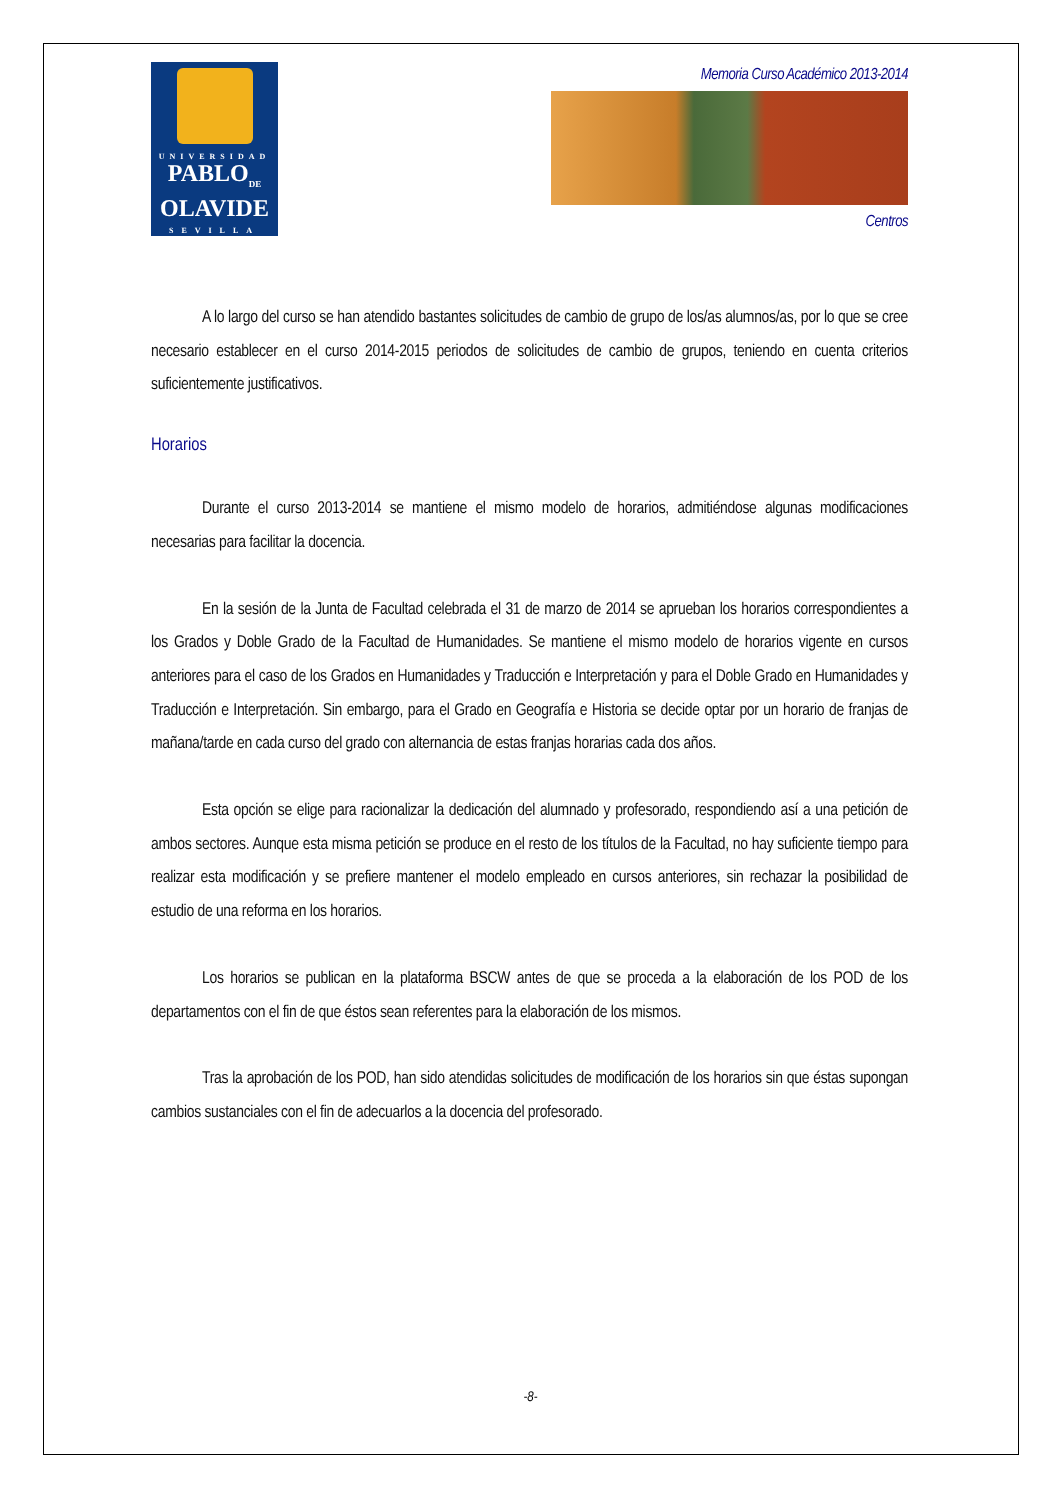UNIVERSIDAD
PABLO<sub>DE</sub>
OLAVIDE
SEVILLA
Memoria Curso Académico 2013-2014
Centros
A lo largo del curso se han atendido bastantes solicitudes de cambio de grupo de los/as alumnos/as, por lo que se cree necesario establecer en el curso 2014-2015 periodos de solicitudes de cambio de grupos, teniendo en cuenta criterios suficientemente justificativos.
Horarios
Durante el curso 2013-2014 se mantiene el mismo modelo de horarios, admitiéndose algunas modificaciones necesarias para facilitar la docencia.
En la sesión de la Junta de Facultad celebrada el 31 de marzo de 2014 se aprueban los horarios correspondientes a los Grados y Doble Grado de la Facultad de Humanidades. Se mantiene el mismo modelo de horarios vigente en cursos anteriores para el caso de los Grados en Humanidades y Traducción e Interpretación y para el Doble Grado en Humanidades y Traducción e Interpretación. Sin embargo, para el Grado en Geografía e Historia se decide optar por un horario de franjas de mañana/tarde en cada curso del grado con alternancia de estas franjas horarias cada dos años.
Esta opción se elige para racionalizar la dedicación del alumnado y profesorado, respondiendo así a una petición de ambos sectores. Aunque esta misma petición se produce en el resto de los títulos de la Facultad, no hay suficiente tiempo para realizar esta modificación y se prefiere mantener el modelo empleado en cursos anteriores, sin rechazar la posibilidad de estudio de una reforma en los horarios.
Los horarios se publican en la plataforma BSCW antes de que se proceda a la elaboración de los POD de los departamentos con el fin de que éstos sean referentes para la elaboración de los mismos.
Tras la aprobación de los POD, han sido atendidas solicitudes de modificación de los horarios sin que éstas supongan cambios sustanciales con el fin de adecuarlos a la docencia del profesorado.
-8-